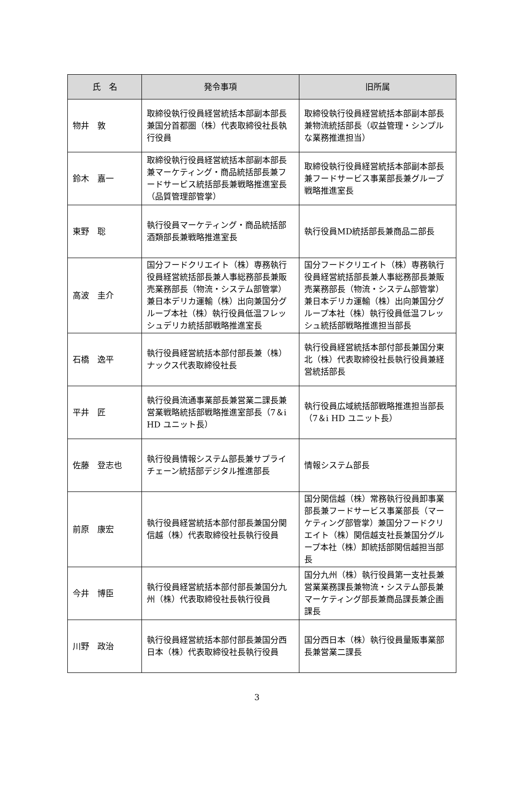| 氏 名 | 発令事項 | 旧所属 |
| --- | --- | --- |
| 物井 敦 | 取締役執行役員経営統括本部副本部長兼国分首都圏（株）代表取締役社長執行役員 | 取締役執行役員経営統括本部副本部長兼物流統括部長（収益管理・シンプルな業務推進担当） |
| 鈴木 嘉一 | 取締役執行役員経営統括本部副本部長兼マーケティング・商品統括部長兼フードサービス統括部長兼戦略推進室長（品質管理部管掌） | 取締役執行役員経営統括本部副本部長兼フードサービス事業部長兼グループ戦略推進室長 |
| 東野 聡 | 執行役員マーケティング・商品統括部酒類部長兼戦略推進室長 | 執行役員MD統括部長兼商品二部長 |
| 高波 圭介 | 国分フードクリエイト（株）専務執行役員経営統括部長兼人事総務部長兼販売業務部長（物流・システム部管掌）兼日本デリカ運輸（株）出向兼国分グループ本社（株）執行役員低温フレッシュデリカ統括部戦略推進室長 | 国分フードクリエイト（株）専務執行役員経営統括部長兼人事総務部長兼販売業務部長（物流・システム部管掌）兼日本デリカ運輸（株）出向兼国分グループ本社（株）執行役員低温フレッシュ統括部戦略推進担当部長 |
| 石橋 逸平 | 執行役員経営統括本部付部長兼（株）ナックス代表取締役社長 | 執行役員経営統括本部付部長兼国分東北（株）代表取締役社長執行役員兼経営統括部長 |
| 平井 匠 | 執行役員流通事業部長兼営業二課長兼営業戦略統括部戦略推進室部長（7＆i HD ユニット長） | 執行役員広域統括部戦略推進担当部長（7＆i HD ユニット長） |
| 佐藤 登志也 | 執行役員情報システム部長兼サプライチェーン統括部デジタル推進部長 | 情報システム部長 |
| 前原 康宏 | 執行役員経営統括本部付部長兼国分関信越（株）代表取締役社長執行役員 | 国分関信越（株）常務執行役員卸事業部長兼フードサービス事業部長（マーケティング部管掌）兼国分フードクリエイト（株）関信越支社長兼国分グループ本社（株）卸統括部関信越担当部長 |
| 今井 博臣 | 執行役員経営統括本部付部長兼国分九州（株）代表取締役社長執行役員 | 国分九州（株）執行役員第一支社長兼営業業務課長兼物流・システム部長兼マーケティング部長兼商品課長兼企画課長 |
| 川野 政治 | 執行役員経営統括本部付部長兼国分西日本（株）代表取締役社長執行役員 | 国分西日本（株）執行役員量販事業部長兼営業二課長 |
3